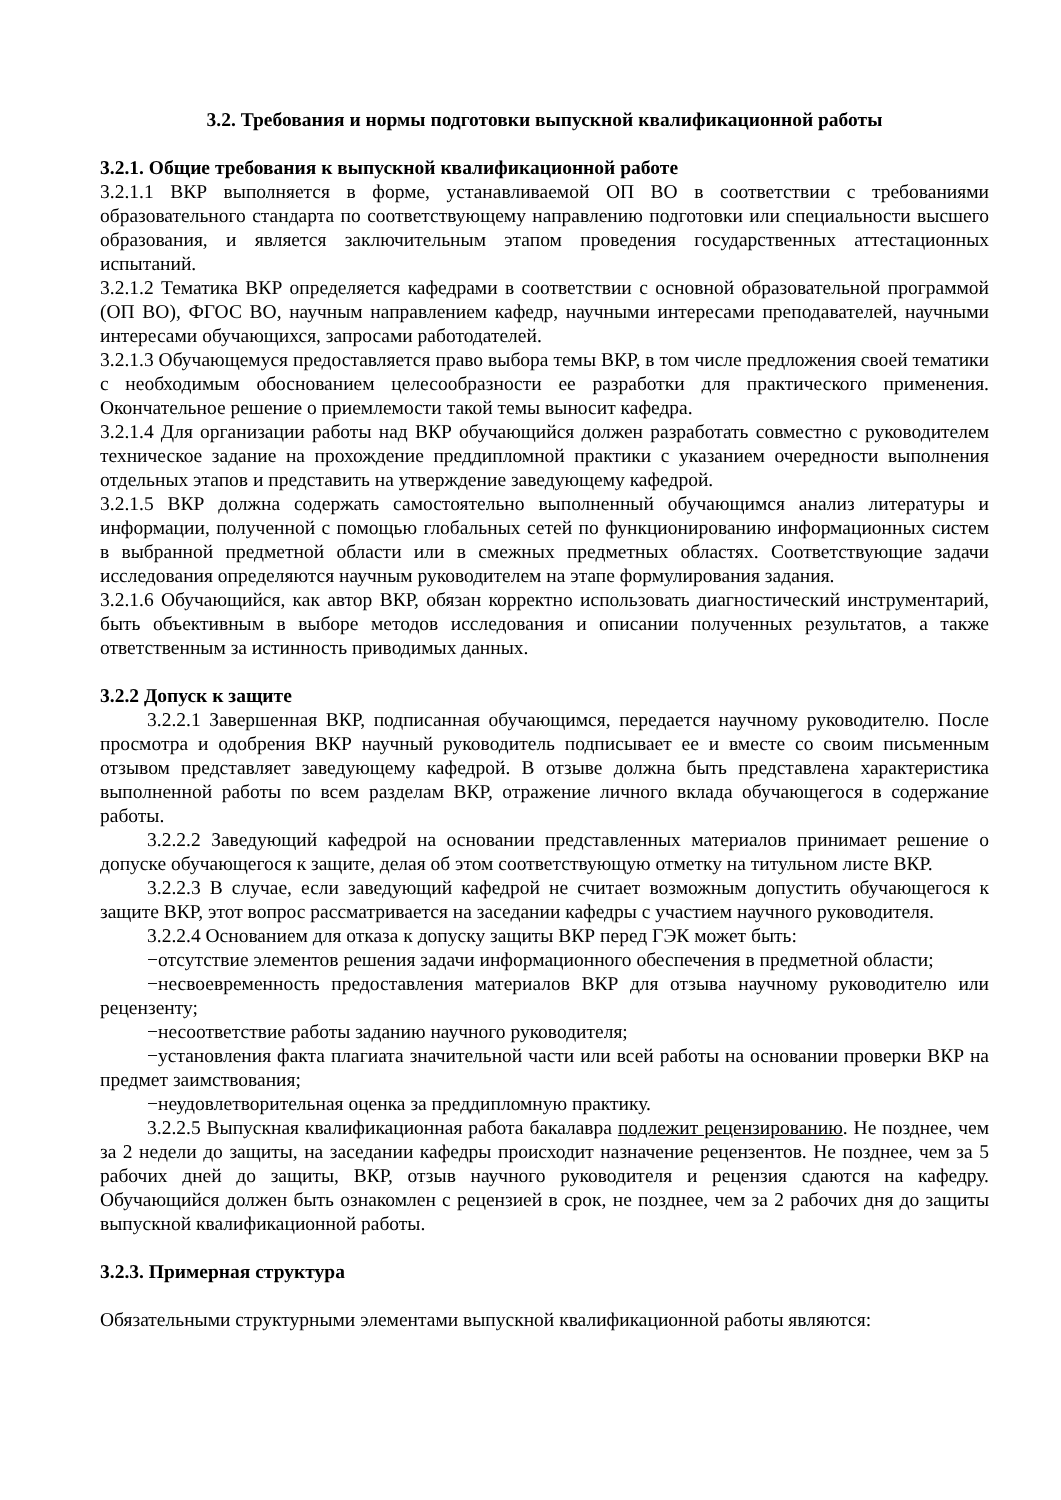3.2. Требования и нормы подготовки выпускной квалификационной работы
3.2.1. Общие требования к выпускной квалификационной работе
3.2.1.1 ВКР выполняется в форме, устанавливаемой ОП ВО в соответствии с требованиями образовательного стандарта по соответствующему направлению подготовки или специальности высшего образования, и является заключительным этапом проведения государственных аттестационных испытаний.
3.2.1.2 Тематика ВКР определяется кафедрами в соответствии с основной образовательной программой (ОП ВО), ФГОС ВО, научным направлением кафедр, научными интересами преподавателей, научными интересами обучающихся, запросами работодателей.
3.2.1.3 Обучающемуся предоставляется право выбора темы ВКР, в том числе предложения своей тематики с необходимым обоснованием целесообразности ее разработки для практического применения. Окончательное решение о приемлемости такой темы выносит кафедра.
3.2.1.4 Для организации работы над ВКР обучающийся должен разработать совместно с руководителем техническое задание на прохождение преддипломной практики с указанием очередности выполнения отдельных этапов и представить на утверждение заведующему кафедрой.
3.2.1.5 ВКР должна содержать самостоятельно выполненный обучающимся анализ литературы и информации, полученной с помощью глобальных сетей по функционированию информационных систем в выбранной предметной области или в смежных предметных областях. Соответствующие задачи исследования определяются научным руководителем на этапе формулирования задания.
3.2.1.6 Обучающийся, как автор ВКР, обязан корректно использовать диагностический инструментарий, быть объективным в выборе методов исследования и описании полученных результатов, а также ответственным за истинность приводимых данных.
3.2.2 Допуск к защите
3.2.2.1 Завершенная ВКР, подписанная обучающимся, передается научному руководителю. После просмотра и одобрения ВКР научный руководитель подписывает ее и вместе со своим письменным отзывом представляет заведующему кафедрой. В отзыве должна быть представлена характеристика выполненной работы по всем разделам ВКР, отражение личного вклада обучающегося в содержание работы.
3.2.2.2 Заведующий кафедрой на основании представленных материалов принимает решение о допуске обучающегося к защите, делая об этом соответствующую отметку на титульном листе ВКР.
3.2.2.3 В случае, если заведующий кафедрой не считает возможным допустить обучающегося к защите ВКР, этот вопрос рассматривается на заседании кафедры с участием научного руководителя.
3.2.2.4 Основанием для отказа к допуску защиты ВКР перед ГЭК может быть:
−отсутствие элементов решения задачи информационного обеспечения в предметной области;
−несвоевременность предоставления материалов ВКР для отзыва научному руководителю или рецензенту;
−несоответствие работы заданию научного руководителя;
−установления факта плагиата значительной части или всей работы на основании проверки ВКР на предмет заимствования;
−неудовлетворительная оценка за преддипломную практику.
3.2.2.5 Выпускная квалификационная работа бакалавра подлежит рецензированию. Не позднее, чем за 2 недели до защиты, на заседании кафедры происходит назначение рецензентов. Не позднее, чем за 5 рабочих дней до защиты, ВКР, отзыв научного руководителя и рецензия сдаются на кафедру. Обучающийся должен быть ознакомлен с рецензией в срок, не позднее, чем за 2 рабочих дня до защиты выпускной квалификационной работы.
3.2.3. Примерная структура
Обязательными структурными элементами выпускной квалификационной работы являются: